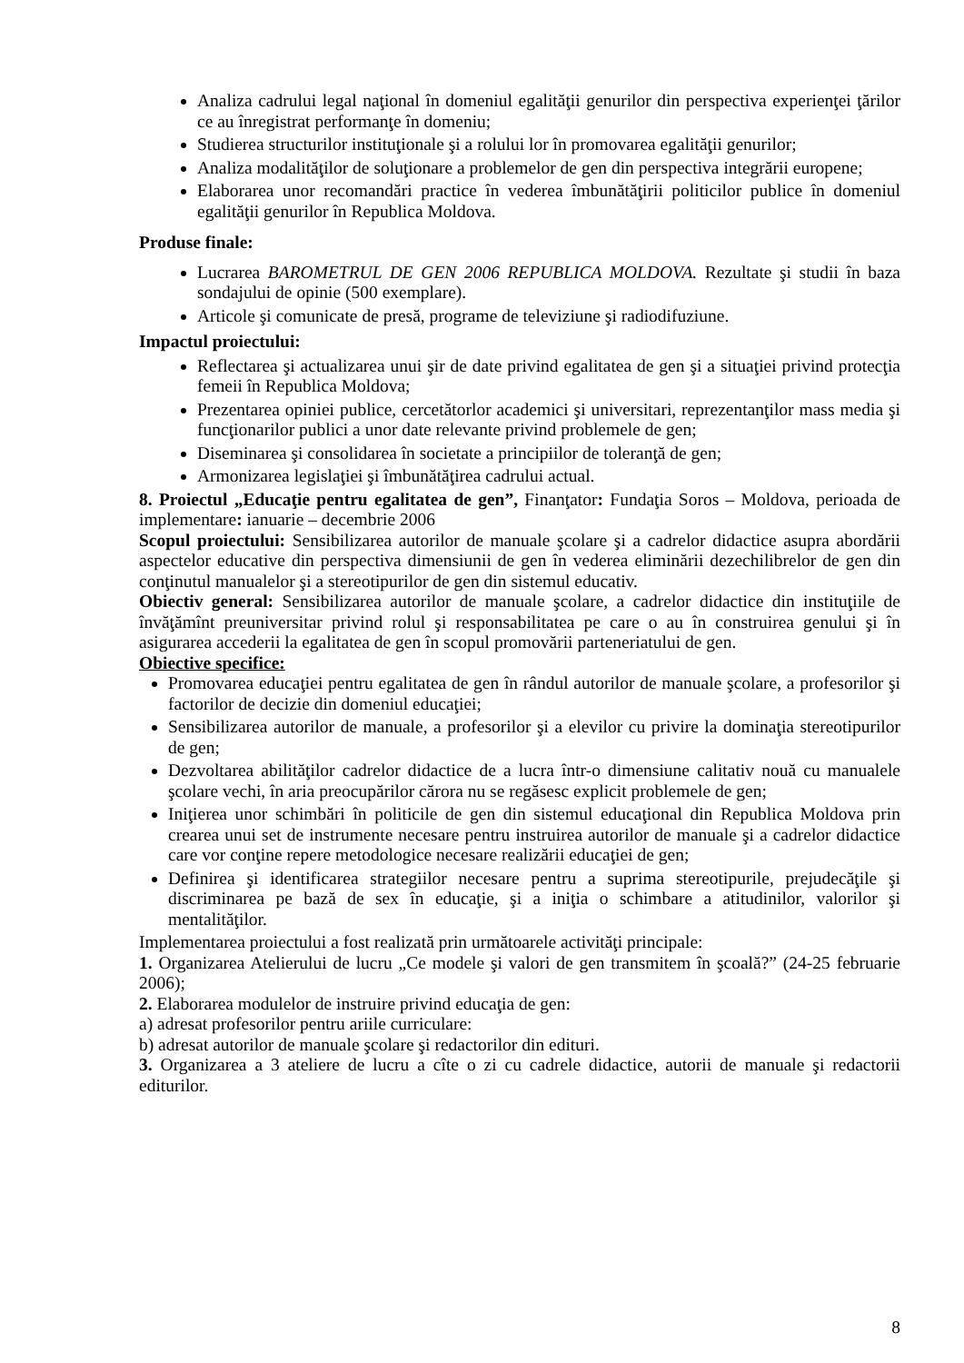Analiza cadrului legal naţional în domeniul egalităţii genurilor din perspectiva experienţei ţărilor ce au înregistrat performanţe în domeniu;
Studierea structurilor instituţionale şi a rolului lor în promovarea egalităţii genurilor;
Analiza modalităţilor de soluţionare a problemelor de gen din perspectiva integrării europene;
Elaborarea unor recomandări practice în vederea îmbunătăţirii politicilor publice în domeniul egalităţii genurilor în Republica Moldova.
Produse finale:
Lucrarea BAROMETRUL DE GEN 2006 REPUBLICA MOLDOVA. Rezultate şi studii în baza sondajului de opinie (500 exemplare).
Articole şi comunicate de presă, programe de televiziune şi radiodifuziune.
Impactul proiectului:
Reflectarea şi actualizarea unui şir de date privind egalitatea de gen şi a situaţiei privind protecţia femeii în Republica Moldova;
Prezentarea opiniei publice, cercetătorlor academici şi universitari, reprezentanţilor mass media şi funcţionarilor publici a unor date relevante privind problemele de gen;
Diseminarea şi consolidarea în societate a principiilor de toleranţă de gen;
Armonizarea legislaţiei şi îmbunătăţirea cadrului actual.
8. Proiectul „Educaţie pentru egalitatea de gen”, Finanţator: Fundaţia Soros – Moldova, perioada de implementare: ianuarie – decembrie 2006
Scopul proiectului: Sensibilizarea autorilor de manuale şcolare şi a cadrelor didactice asupra abordării aspectelor educative din perspectiva dimensiunii de gen în vederea eliminării dezechilibrelor de gen din conţinutul manualelor şi a stereotipurilor de gen din sistemul educativ.
Obiectiv general: Sensibilizarea autorilor de manuale şcolare, a cadrelor didactice din instituţiile de învăţămînt preuniversitar privind rolul şi responsabilitatea pe care o au în construirea genului şi în asigurarea accederii la egalitatea de gen în scopul promovării parteneriatului de gen.
Obiective specifice:
Promovarea educaţiei pentru egalitatea de gen în rândul autorilor de manuale şcolare, a profesorilor şi factorilor de decizie din domeniul educaţiei;
Sensibilizarea autorilor de manuale, a profesorilor şi a elevilor cu privire la dominaţia stereotipurilor de gen;
Dezvoltarea abilităţilor cadrelor didactice de a lucra într-o dimensiune calitativ nouă cu manualele şcolare vechi, în aria preocupărilor cărora nu se regăsesc explicit problemele de gen;
Iniţierea unor schimbări în politicile de gen din sistemul educaţional din Republica Moldova prin crearea unui set de instrumente necesare pentru instruirea autorilor de manuale şi a cadrelor didactice care vor conţine repere metodologice necesare realizării educaţiei de gen;
Definirea şi identificarea strategiilor necesare pentru a suprima stereotipurile, prejudecăţile şi discriminarea pe bază de sex în educaţie, şi a iniţia o schimbare a atitudinilor, valorilor şi mentalităţilor.
Implementarea proiectului a fost realizată prin următoarele activităţi principale:
1. Organizarea Atelierului de lucru „Ce modele şi valori de gen transmitem în şcoală?” (24-25 februarie 2006);
2. Elaborarea modulelor de instruire privind educaţia de gen:
a) adresat profesorilor pentru ariile curriculare:
b) adresat autorilor de manuale şcolare şi redactorilor din edituri.
3. Organizarea a 3 ateliere de lucru a cîte o zi cu cadrele didactice, autorii de manuale şi redactorii editurilor.
8